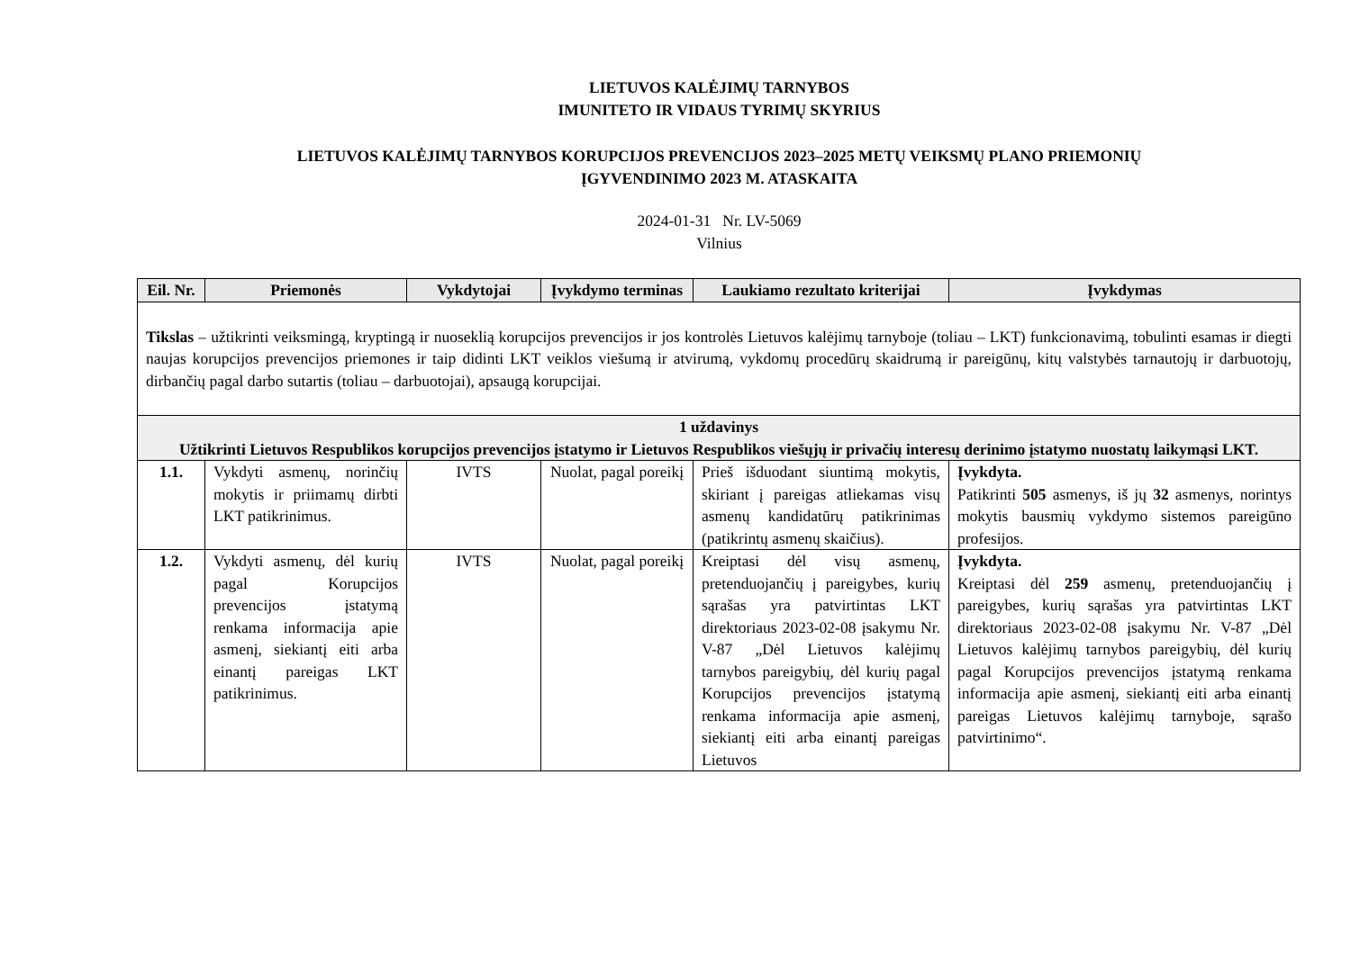LIETUVOS KALĖJIMŲ TARNYBOS
IMUNITETO IR VIDAUS TYRIMŲ SKYRIUS
LIETUVOS KALĖJIMŲ TARNYBOS KORUPCIJOS PREVENCIJOS 2023–2025 METŲ VEIKSMŲ PLANO PRIEMONIŲ
ĮGYVENDINIMO 2023 M. ATASKAITA
2024-01-31 Nr. LV-5069
Vilnius
| Eil. Nr. | Priemonės | Vykdytojai | Įvykdymo terminas | Laukiamo rezultato kriterijai | Įvykdymas |
| --- | --- | --- | --- | --- | --- |
| Tikslas – užtikrinti veiksmingą, kryptingą ir nuoseklią korupcijos prevencijos ir jos kontrolės Lietuvos kalėjimų tarnyboje (toliau – LKT) funkcionavimą, tobulinti esamas ir diegti naujas korupcijos prevencijos priemones ir taip didinti LKT veiklos viešumą ir atvirumą, vykdomų procedūrų skaidrumą ir pareigūnų, kitų valstybės tarnautojų ir darbuotojų, dirbančių pagal darbo sutartis (toliau – darbuotojai), apsaugą korupcijai. | | | | | |
| 1 uždavinys Užtikrinti Lietuvos Respublikos korupcijos prevencijos įstatymo ir Lietuvos Respublikos viešųjų ir privačių interesų derinimo įstatymo nuostatų laikymąsi LKT. | | | | | |
| 1.1. | Vykdyti asmenų, norinčių mokytis ir priimamų dirbti LKT patikrinimus. | IVTS | Nuolat, pagal poreikį | Prieš išduodant siuntimą mokytis, skiriant į pareigas atliekamas visų asmenų kandidatūrų patikrinimas (patikrintų asmenų skaičius). | Įvykdyta. Patikrinti 505 asmenys, iš jų 32 asmenys, norintys mokytis bausmių vykdymo sistemos pareigūno profesijos. |
| 1.2. | Vykdyti asmenų, dėl kurių pagal Korupcijos prevencijos įstatymą renkama informacija apie asmenį, siekiantį eiti arba einantį pareigas LKT patikrinimus. | IVTS | Nuolat, pagal poreikį | Kreiptasi dėl visų asmenų, pretenduojančių į pareigybes, kurių sąrašas yra patvirtintas LKT direktoriaus 2023-02-08 įsakymu Nr. V-87 „Dėl Lietuvos kalėjimų tarnybos pareigybių, dėl kurių pagal Korupcijos prevencijos įstatymą renkama informacija apie asmenį, siekiantį eiti arba einantį pareigas Lietuvos | Įvykdyta. Kreiptasi dėl 259 asmenų, pretenduojančių į pareigybes, kurių sąrašas yra patvirtintas LKT direktoriaus 2023-02-08 įsakymu Nr. V-87 „Dėl Lietuvos kalėjimų tarnybos pareigybių, dėl kurių pagal Korupcijos prevencijos įstatymą renkama informacija apie asmenį, siekiantį eiti arba einantį pareigas Lietuvos kalėjimų tarnyboje, sąrašo patvirtinimo“. |